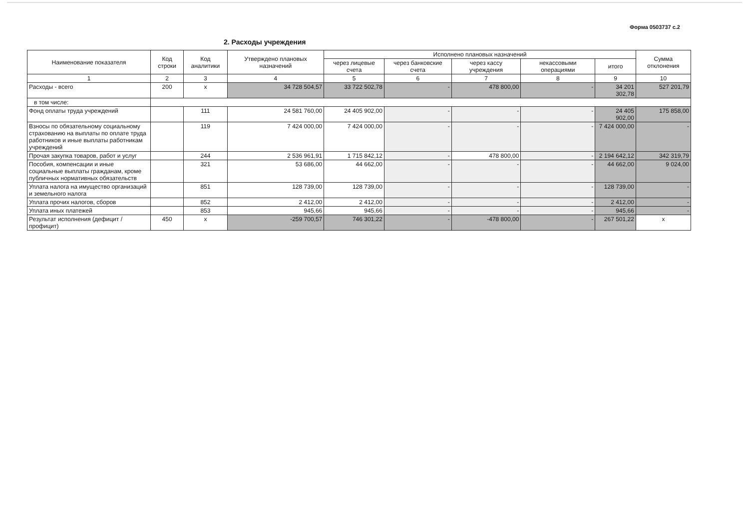Форма 0503737 с.2
2. Расходы учреждения
| Наименование показателя | Код строки | Код аналитики | Утверждено плановых назначений | Исполнено плановых назначений | | | | | Сумма отклонения |
| --- | --- | --- | --- | --- | --- | --- | --- | --- | --- |
| | | | | через лицевые счета | через банковские счета | через кассу учреждения | некассовыми операциями | итого | |
| 1 | 2 | 3 | 4 | 5 | 6 | 7 | 8 | 9 | 10 |
| Расходы - всего | 200 | х | 34 728 504,57 | 33 722 502,78 | - | 478 800,00 | - | 34 201 302,78 | 527 201,79 |
| в том числе: | | | | | | | | | |
| Фонд оплаты труда учреждений | | 111 | 24 581 760,00 | 24 405 902,00 | - | - | - | 24 405 902,00 | 175 858,00 |
| Взносы по обязательному социальному страхованию на выплаты по оплате труда работников и иные выплаты работникам учреждений | | 119 | 7 424 000,00 | 7 424 000,00 | - | - | - | 7 424 000,00 | - |
| Прочая закупка товаров, работ и услуг | | 244 | 2 536 961,91 | 1 715 842,12 | - | 478 800,00 | - | 2 194 642,12 | 342 319,79 |
| Пособия, компенсации и иные социальные выплаты гражданам, кроме публичных нормативных обязательств | | 321 | 53 686,00 | 44 662,00 | - | - | - | 44 662,00 | 9 024,00 |
| Уплата налога на имущество организаций и земельного налога | | 851 | 128 739,00 | 128 739,00 | - | - | - | 128 739,00 | - |
| Уплата прочих налогов, сборов | | 852 | 2 412,00 | 2 412,00 | - | - | - | 2 412,00 | - |
| Уплата иных платежей | | 853 | 945,66 | 945,66 | - | - | - | 945,66 | - |
| Результат исполнения (дефицит / профицит) | 450 | х | -259 700,57 | 746 301,22 | - | -478 800,00 | - | 267 501,22 | х |